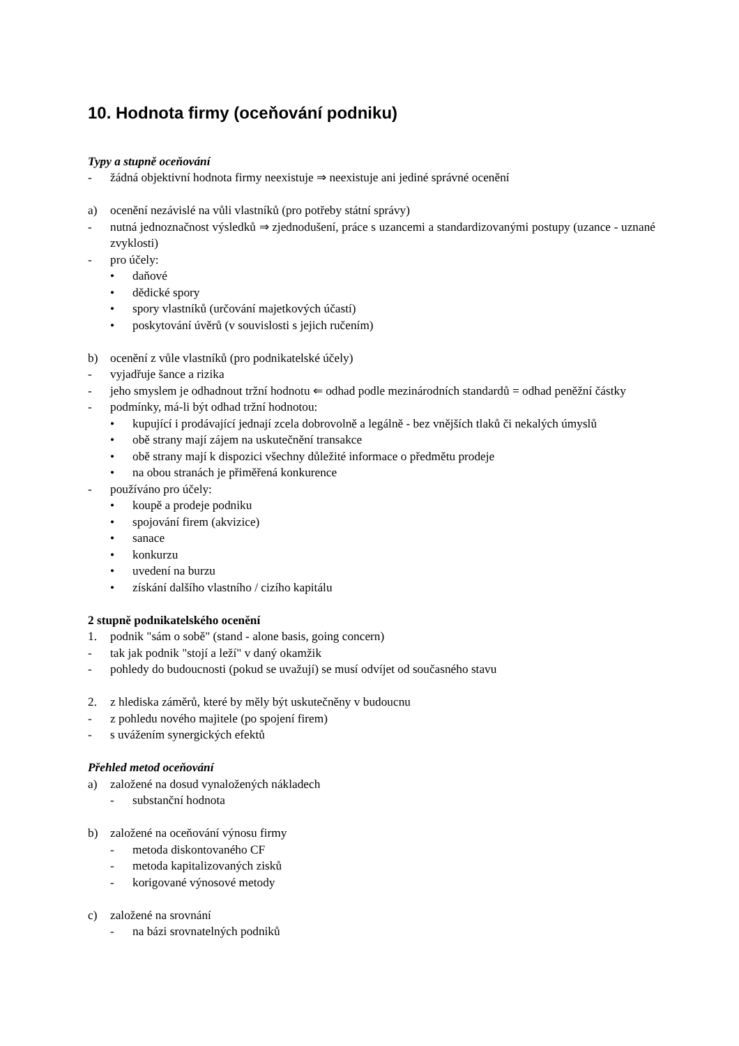10. Hodnota firmy (oceňování podniku)
Typy a stupně oceňování
- žádná objektivní hodnota firmy neexistuje ⇒ neexistuje ani jediné správné ocenění
a) ocenění nezávislé na vůli vlastníků (pro potřeby státní správy)
- nutná jednoznačnost výsledků ⇒ zjednodušení, práce s uzancemi a standardizovanými postupy (uzance - uznané zvyklosti)
- pro účely:
• daňové
• dědické spory
• spory vlastníků (určování majetkových účastí)
• poskytování úvěrů (v souvislosti s jejich ručením)
b) ocenění z vůle vlastníků (pro podnikatelské účely)
- vyjadřuje šance a rizika
- jeho smyslem je odhadnout tržní hodnotu ⇐ odhad podle mezinárodních standardů = odhad peněžní částky
- podmínky, má-li být odhad tržní hodnotou:
• kupující i prodávající jednají zcela dobrovolně a legálně - bez vnějších tlaků či nekalých úmyslů
• obě strany mají zájem na uskutečnění transakce
• obě strany mají k dispozici všechny důležité informace o předmětu prodeje
• na obou stranách je přiměřená konkurence
- používáno pro účely:
• koupě a prodeje podniku
• spojování firem (akvizice)
• sanace
• konkurzu
• uvedení na burzu
• získání dalšího vlastního / cizího kapitálu
2 stupně podnikatelského ocenění
1. podnik "sám o sobě" (stand - alone basis, going concern)
- tak jak podnik "stojí a leží" v daný okamžik
- pohledy do budoucnosti (pokud se uvažují) se musí odvíjet od současného stavu
2. z hlediska záměrů, které by měly být uskutečněny v budoucnu
- z pohledu nového majitele (po spojení firem)
- s uvážením synergických efektů
Přehled metod oceňování
a) založené na dosud vynaložených nákladech
- substanční hodnota
b) založené na oceňování výnosu firmy
- metoda diskontovaného CF
- metoda kapitalizovaných zisků
- korigované výnosové metody
c) založené na srovnání
- na bázi srovnatelných podniků